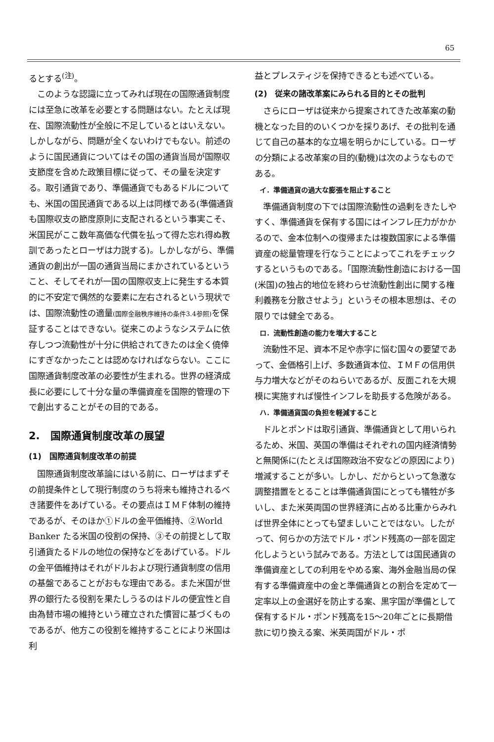65
るとする<sup>(注)</sup>。
このような認識に立ってみれば現在の国際通貨制度には至急に改革を必要とする問題はない。たとえば現在、国際流動性が全般に不足しているとはいえない。しかしながら、問題が全くないわけでもない。前述のように国民通貨についてはその国の通貨当局が国際収支節度を含めた政策目標に従って、その量を決定する。取引通貨であり、準備通貨でもあるドルについても、米国の国民通貨である以上は同様である(準備通貨も国際収支の節度原則に支配されるという事実こそ、米国民がここ数年高価な代償を払って得た忘れ得ぬ教訓であったとローザは力説する)。しかしながら、準備通貨の創出が一国の通貨当局にまかされているということ、そしてそれが一国の国際収支上に発生する本質的に不安定で偶然的な要素に左右されるという現状では、国際流動性の適量(国際金融秩序維持の条件3.4参照) を保証することはできない。従来このようなシステムに依存しつつ流動性が十分に供給されてきたのは全く僥倖にすぎなかったことは認めなければならない。ここに国際通貨制度改革の必要性が生まれる。世界の経済成長に必要にして十分な量の準備資産を国際的管理の下で創出することがその目的である。
2.　国際通貨制度改革の展望
(1)　国際通貨制度改革の前提
国際通貨制度改革論にはいる前に、ローザはまずその前提条件として現行制度のうち将来も維持されるべき諸要件をあげている。その要点はＩＭＦ体制の維持であるが、そのほか①ドルの金平価維持、②World Banker たる米国の役割の保持、③その前提として取引通貨たるドルの地位の保持などをあげている。ドルの金平価維持はそれがドルおよび現行通貨制度の信用の基盤であることがおもな理由である。また米国が世界の銀行たる役割を果たしうるのはドルの便宜性と自由為替市場の維持という確立された慣習に基づくものであるが、他方この役割を維持することにより米国は利
益とプレスティジを保持できるとも述べている。
(2)　従来の諸改革案にみられる目的とその批判
さらにローザは従来から提案されてきた改革案の動機となった目的のいくつかを採りあげ、その批判を通じて自己の基本的な立場を明らかにしている。ローザの分類による改革案の目的(動機)は次のようなものである。
イ．準備通貨の過大な膨張を阻止すること
準備通貨制度の下では国際流動性の過剰をきたしやすく、準備通貨を保有する国にはインフレ圧力がかかるので、金本位制への復帰または複数国家による準備資産の総量管理を行なうことによってこれをチェックするというものである。「国際流動性創造における一国(米国)の独占的地位を終わらせ流動性創出に関する権利義務を分散させよう」というその根本思想は、その限りでは健全である。
ロ．流動性創造の能力を増大すること
流動性不足、資本不足や赤字に悩む国々の要望であって、金価格引上げ、多数通貨本位、ＩＭＦの信用供与力増大などがそのねらいであるが、反面これを大規模に実施すれば慢性インフレを助長する危険がある。
ハ．準備通貨国の負担を軽減すること
ドルとポンドは取引通貨、準備通貨として用いられるため、米国、英国の準備はそれぞれの国内経済情勢と無関係に(たとえば国際政治不安などの原因により)増減することが多い。しかし、だからといって急激な調整措置をとることは準備通貨国にとっても犠牲が多いし、また米英両国の世界経済に占める比重からみれば世界全体にとっても望ましいことではない。したがって、何らかの方法でドル・ポンド残高の一部を固定化しようという試みである。方法としては国民通貨の準備資産としての利用をやめる案、海外金融当局の保有する準備資産中の金と準備通貨との割合を定めて一定率以上の金選好を防止する案、黒字国が準備として保有するドル・ポンド残高を15〜20年ごとに長期借款に切り換える案、米英両国がドル・ポ